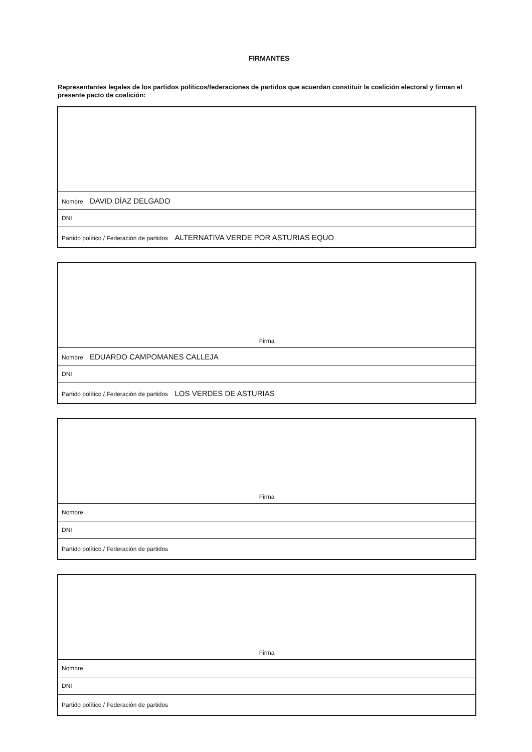FIRMANTES
Representantes legales de los partidos políticos/federaciones de partidos que acuerdan constituir la coalición electoral y firman el presente pacto de coalición:
| Nombre DAVID DÍAZ DELGADO |
| DNI |
| Partido político / Federación de partidos ALTERNATIVA VERDE POR ASTURIAS EQUO |
| Firma |
| Nombre EDUARDO CAMPOMANES CALLEJA |
| DNI |
| Partido político / Federación de partidos LOS VERDES DE ASTURIAS |
| Firma |
| Nombre |
| DNI |
| Partido político / Federación de partidos |
| Firma |
| Nombre |
| DNI |
| Partido político / Federación de partidos |